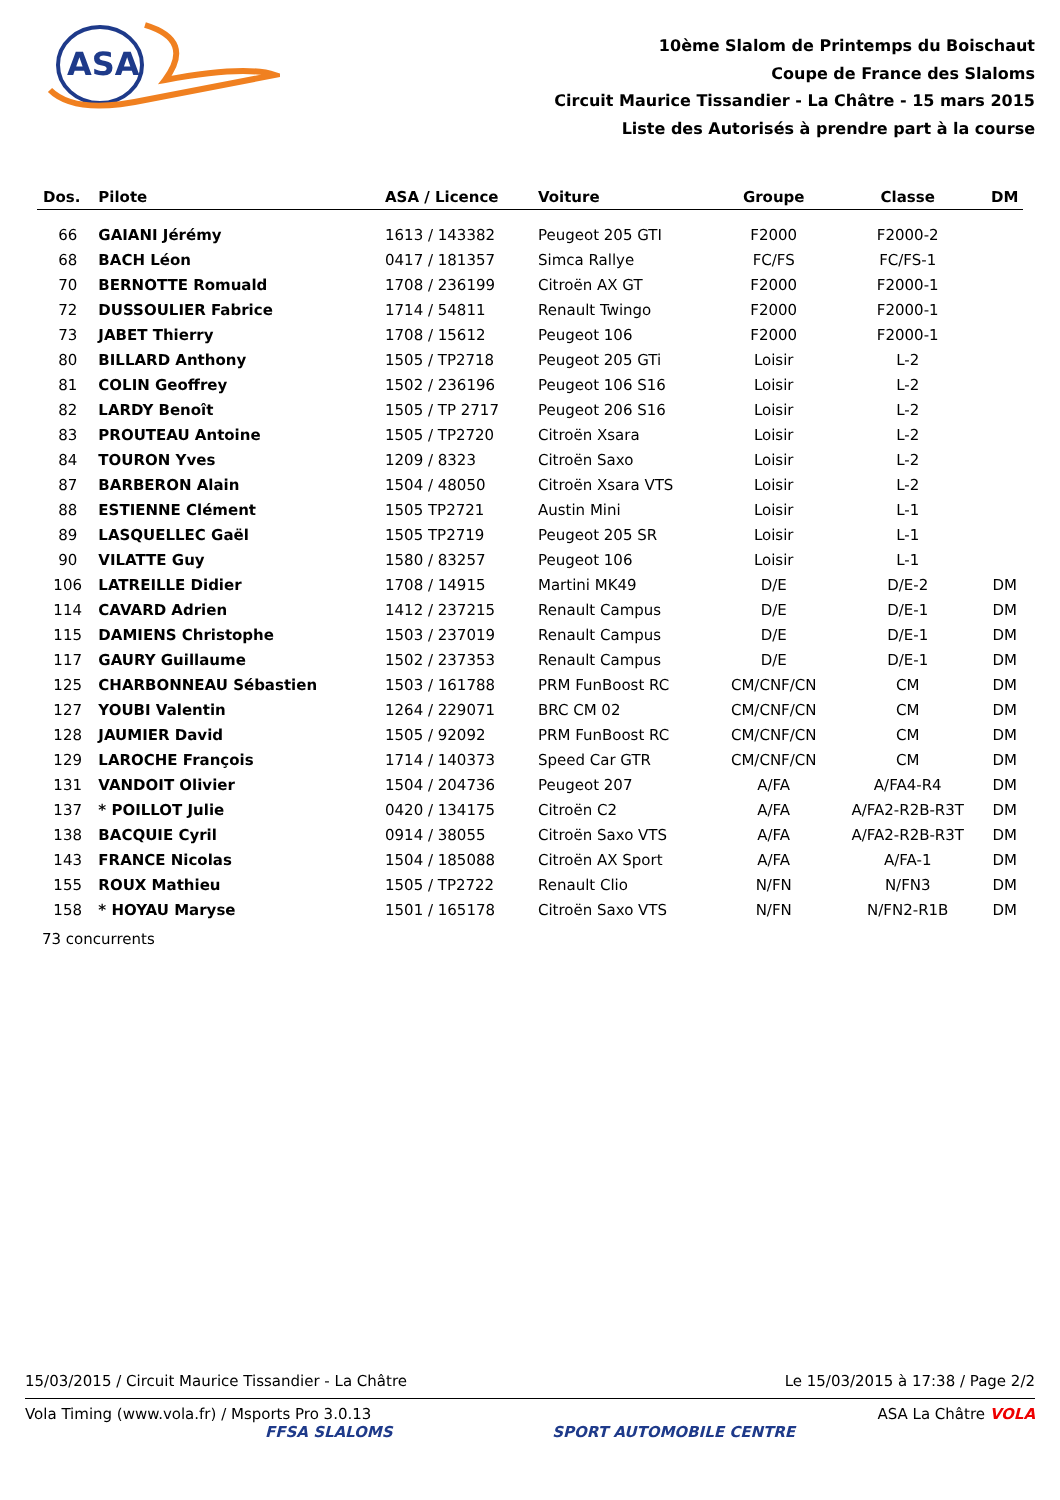ASA
10ème Slalom de Printemps du Boischaut
Coupe de France des Slaloms
Circuit Maurice Tissandier - La Châtre - 15 mars 2015
Liste des Autorisés à prendre part à la course
| Dos. | Pilote | ASA / Licence | Voiture | Groupe | Classe | DM |
| --- | --- | --- | --- | --- | --- | --- |
| 66 | GAIANI Jérémy | 1613 / 143382 | Peugeot 205 GTI | F2000 | F2000-2 | |
| 68 | BACH Léon | 0417 / 181357 | Simca Rallye | FC/FS | FC/FS-1 | |
| 70 | BERNOTTE Romuald | 1708 / 236199 | Citroën AX GT | F2000 | F2000-1 | |
| 72 | DUSSOULIER Fabrice | 1714 / 54811 | Renault Twingo | F2000 | F2000-1 | |
| 73 | JABET Thierry | 1708 / 15612 | Peugeot 106 | F2000 | F2000-1 | |
| 80 | BILLARD Anthony | 1505 / TP2718 | Peugeot 205 GTi | Loisir | L-2 | |
| 81 | COLIN Geoffrey | 1502 / 236196 | Peugeot 106 S16 | Loisir | L-2 | |
| 82 | LARDY Benoît | 1505 / TP 2717 | Peugeot 206 S16 | Loisir | L-2 | |
| 83 | PROUTEAU Antoine | 1505 / TP2720 | Citroën Xsara | Loisir | L-2 | |
| 84 | TOURON Yves | 1209 / 8323 | Citroën Saxo | Loisir | L-2 | |
| 87 | BARBERON Alain | 1504 / 48050 | Citroën Xsara VTS | Loisir | L-2 | |
| 88 | ESTIENNE Clément | 1505 TP2721 | Austin Mini | Loisir | L-1 | |
| 89 | LASQUELLEC Gaël | 1505 TP2719 | Peugeot 205 SR | Loisir | L-1 | |
| 90 | VILATTE Guy | 1580 / 83257 | Peugeot 106 | Loisir | L-1 | |
| 106 | LATREILLE Didier | 1708 / 14915 | Martini MK49 | D/E | D/E-2 | DM |
| 114 | CAVARD Adrien | 1412 / 237215 | Renault Campus | D/E | D/E-1 | DM |
| 115 | DAMIENS Christophe | 1503 / 237019 | Renault Campus | D/E | D/E-1 | DM |
| 117 | GAURY Guillaume | 1502 / 237353 | Renault Campus | D/E | D/E-1 | DM |
| 125 | CHARBONNEAU Sébastien | 1503 / 161788 | PRM FunBoost RC | CM/CNF/CN | CM | DM |
| 127 | YOUBI Valentin | 1264 / 229071 | BRC CM 02 | CM/CNF/CN | CM | DM |
| 128 | JAUMIER David | 1505 / 92092 | PRM FunBoost RC | CM/CNF/CN | CM | DM |
| 129 | LAROCHE François | 1714 / 140373 | Speed Car GTR | CM/CNF/CN | CM | DM |
| 131 | VANDOIT Olivier | 1504 / 204736 | Peugeot 207 | A/FA | A/FA4-R4 | DM |
| 137 | * POILLOT Julie | 0420 / 134175 | Citroën C2 | A/FA | A/FA2-R2B-R3T | DM |
| 138 | BACQUIE Cyril | 0914 / 38055 | Citroën Saxo VTS | A/FA | A/FA2-R2B-R3T | DM |
| 143 | FRANCE Nicolas | 1504 / 185088 | Citroën AX Sport | A/FA | A/FA-1 | DM |
| 155 | ROUX Mathieu | 1505 / TP2722 | Renault Clio | N/FN | N/FN3 | DM |
| 158 | * HOYAU Maryse | 1501 / 165178 | Citroën Saxo VTS | N/FN | N/FN2-R1B | DM |
73 concurrents
15/03/2015 / Circuit Maurice Tissandier - La Châtre Le 15/03/2015 à 17:38 / Page 2/2
Vola Timing (www.vola.fr) / Msports Pro 3.0.13 ASA La Châtre VOLA
FFSA SLALOMS SPORT AUTOMOBILE CENTRE